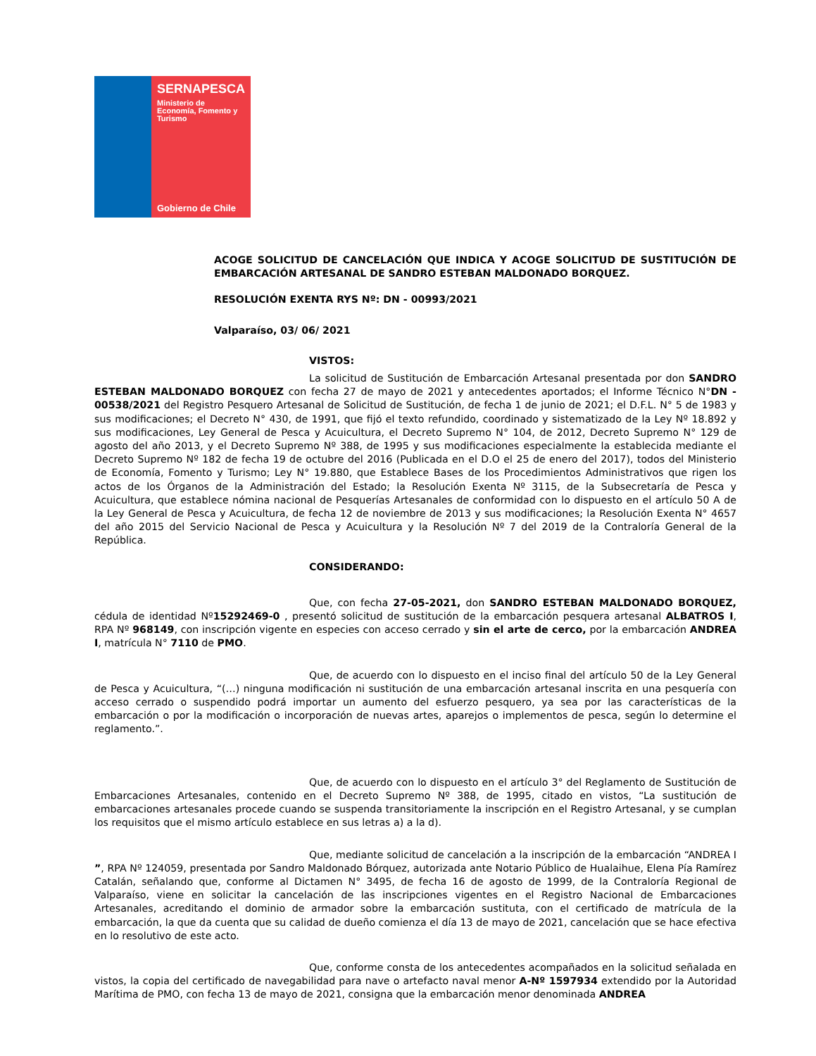SERNAPESCA
Ministerio de
Economía, Fomento y
Turismo
Gobierno de Chile
ACOGE SOLICITUD DE CANCELACIÓN QUE INDICA Y ACOGE SOLICITUD DE SUSTITUCIÓN DE EMBARCACIÓN ARTESANAL DE SANDRO ESTEBAN MALDONADO BORQUEZ.
RESOLUCIÓN EXENTA RYS Nº: DN - 00993/2021
Valparaíso, 03/ 06/ 2021
VISTOS:
La solicitud de Sustitución de Embarcación Artesanal presentada por don SANDRO ESTEBAN MALDONADO BORQUEZ con fecha 27 de mayo de 2021 y antecedentes aportados; el Informe Técnico N°DN - 00538/2021 del Registro Pesquero Artesanal de Solicitud de Sustitución, de fecha 1 de junio de 2021; el D.F.L. N° 5 de 1983 y sus modificaciones; el Decreto N° 430, de 1991, que fijó el texto refundido, coordinado y sistematizado de la Ley Nº 18.892 y sus modificaciones, Ley General de Pesca y Acuicultura, el Decreto Supremo N° 104, de 2012, Decreto Supremo N° 129 de agosto del año 2013, y el Decreto Supremo Nº 388, de 1995 y sus modificaciones especialmente la establecida mediante el Decreto Supremo Nº 182 de fecha 19 de octubre del 2016 (Publicada en el D.O el 25 de enero del 2017), todos del Ministerio de Economía, Fomento y Turismo; Ley N° 19.880, que Establece Bases de los Procedimientos Administrativos que rigen los actos de los Órganos de la Administración del Estado; la Resolución Exenta Nº 3115, de la Subsecretaría de Pesca y Acuicultura, que establece nómina nacional de Pesquerías Artesanales de conformidad con lo dispuesto en el artículo 50 A de la Ley General de Pesca y Acuicultura, de fecha 12 de noviembre de 2013 y sus modificaciones; la Resolución Exenta N° 4657 del año 2015 del Servicio Nacional de Pesca y Acuicultura y la Resolución Nº 7 del 2019 de la Contraloría General de la República.
CONSIDERANDO:
Que, con fecha 27-05-2021, don SANDRO ESTEBAN MALDONADO BORQUEZ, cédula de identidad Nº15292469-0 , presentó solicitud de sustitución de la embarcación pesquera artesanal ALBATROS I, RPA Nº 968149, con inscripción vigente en especies con acceso cerrado y sin el arte de cerco, por la embarcación ANDREA I, matrícula N° 7110 de PMO.
Que, de acuerdo con lo dispuesto en el inciso final del artículo 50 de la Ley General de Pesca y Acuicultura, “(…) ninguna modificación ni sustitución de una embarcación artesanal inscrita en una pesquería con acceso cerrado o suspendido podrá importar un aumento del esfuerzo pesquero, ya sea por las características de la embarcación o por la modificación o incorporación de nuevas artes, aparejos o implementos de pesca, según lo determine el reglamento.”.
Que, de acuerdo con lo dispuesto en el artículo 3° del Reglamento de Sustitución de Embarcaciones Artesanales, contenido en el Decreto Supremo Nº 388, de 1995, citado en vistos, “La sustitución de embarcaciones artesanales procede cuando se suspenda transitoriamente la inscripción en el Registro Artesanal, y se cumplan los requisitos que el mismo artículo establece en sus letras a) a la d).
Que, mediante solicitud de cancelación a la inscripción de la embarcación “ANDREA I ”, RPA Nº 124059, presentada por Sandro Maldonado Bórquez, autorizada ante Notario Público de Hualaihue, Elena Pía Ramírez Catalán, señalando que, conforme al Dictamen N° 3495, de fecha 16 de agosto de 1999, de la Contraloría Regional de Valparaíso, viene en solicitar la cancelación de las inscripciones vigentes en el Registro Nacional de Embarcaciones Artesanales, acreditando el dominio de armador sobre la embarcación sustituta, con el certificado de matrícula de la embarcación, la que da cuenta que su calidad de dueño comienza el día 13 de mayo de 2021, cancelación que se hace efectiva en lo resolutivo de este acto.
Que, conforme consta de los antecedentes acompañados en la solicitud señalada en vistos, la copia del certificado de navegabilidad para nave o artefacto naval menor A-Nº 1597934 extendido por la Autoridad Marítima de PMO, con fecha 13 de mayo de 2021, consigna que la embarcación menor denominada ANDREA